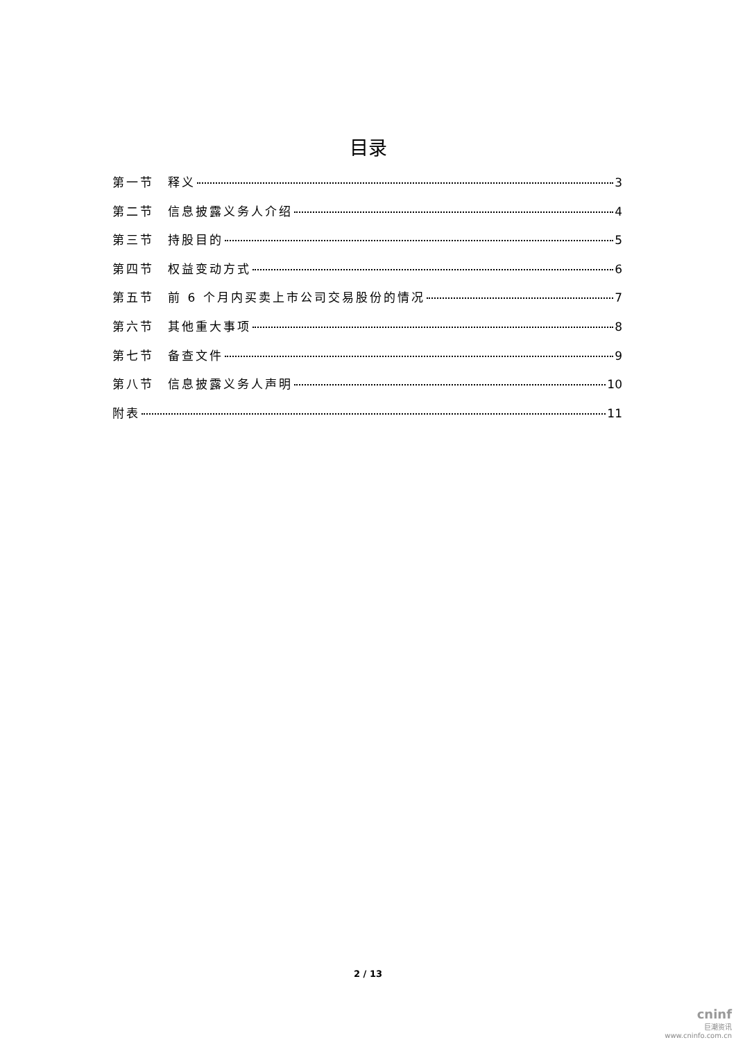目录
第一节　释义 3
第二节　信息披露义务人介绍 4
第三节　持股目的 5
第四节　权益变动方式 6
第五节　前 6 个月内买卖上市公司交易股份的情况 7
第六节　其他重大事项 8
第七节　备查文件 9
第八节　信息披露义务人声明 10
附表 11
2 / 13
cninf
巨潮资讯
www.cninfo.com.cn